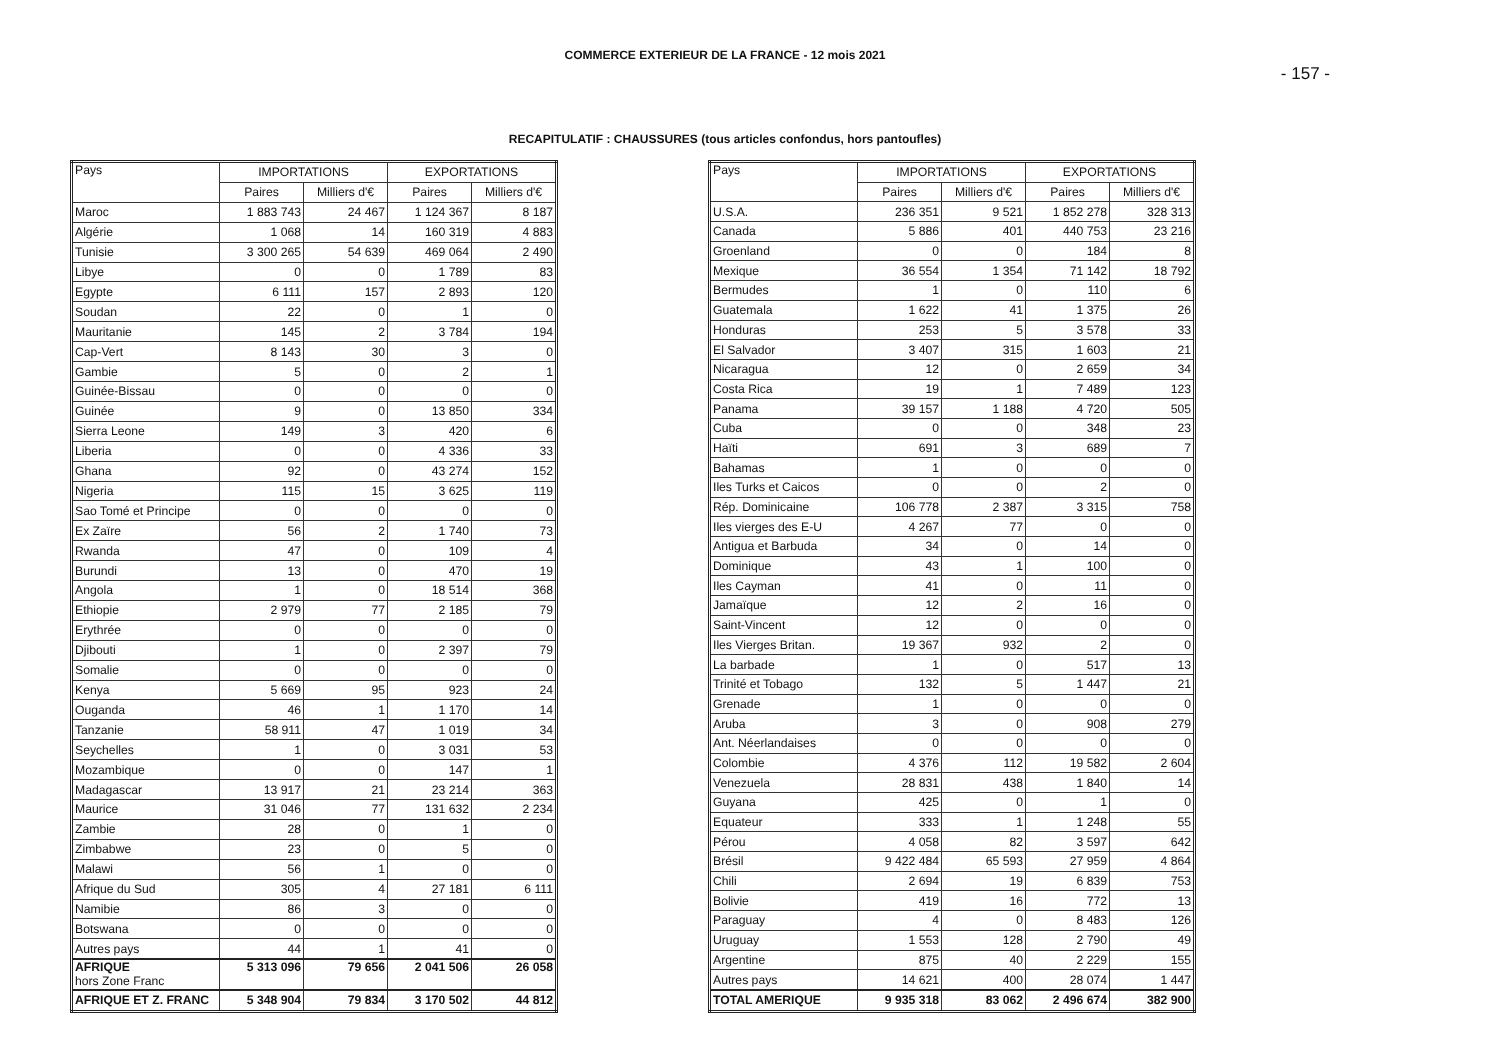COMMERCE EXTERIEUR DE LA FRANCE - 12 mois 2021
- 157 -
RECAPITULATIF : CHAUSSURES (tous articles confondus, hors pantoufles)
| Pays | IMPORTATIONS | | EXPORTATIONS | |
| --- | --- | --- | --- | --- |
| | Paires | Milliers d'€ | Paires | Milliers d'€ |
| Maroc | 1 883 743 | 24 467 | 1 124 367 | 8 187 |
| Algérie | 1 068 | 14 | 160 319 | 4 883 |
| Tunisie | 3 300 265 | 54 639 | 469 064 | 2 490 |
| Libye | 0 | 0 | 1 789 | 83 |
| Egypte | 6 111 | 157 | 2 893 | 120 |
| Soudan | 22 | 0 | 1 | 0 |
| Mauritanie | 145 | 2 | 3 784 | 194 |
| Cap-Vert | 8 143 | 30 | 3 | 0 |
| Gambie | 5 | 0 | 2 | 1 |
| Guinée-Bissau | 0 | 0 | 0 | 0 |
| Guinée | 9 | 0 | 13 850 | 334 |
| Sierra Leone | 149 | 3 | 420 | 6 |
| Liberia | 0 | 0 | 4 336 | 33 |
| Ghana | 92 | 0 | 43 274 | 152 |
| Nigeria | 115 | 15 | 3 625 | 119 |
| Sao Tomé et Principe | 0 | 0 | 0 | 0 |
| Ex Zaïre | 56 | 2 | 1 740 | 73 |
| Rwanda | 47 | 0 | 109 | 4 |
| Burundi | 13 | 0 | 470 | 19 |
| Angola | 1 | 0 | 18 514 | 368 |
| Ethiopie | 2 979 | 77 | 2 185 | 79 |
| Erythrée | 0 | 0 | 0 | 0 |
| Djibouti | 1 | 0 | 2 397 | 79 |
| Somalie | 0 | 0 | 0 | 0 |
| Kenya | 5 669 | 95 | 923 | 24 |
| Ouganda | 46 | 1 | 1 170 | 14 |
| Tanzanie | 58 911 | 47 | 1 019 | 34 |
| Seychelles | 1 | 0 | 3 031 | 53 |
| Mozambique | 0 | 0 | 147 | 1 |
| Madagascar | 13 917 | 21 | 23 214 | 363 |
| Maurice | 31 046 | 77 | 131 632 | 2 234 |
| Zambie | 28 | 0 | 1 | 0 |
| Zimbabwe | 23 | 0 | 5 | 0 |
| Malawi | 56 | 1 | 0 | 0 |
| Afrique du Sud | 305 | 4 | 27 181 | 6 111 |
| Namibie | 86 | 3 | 0 | 0 |
| Botswana | 0 | 0 | 0 | 0 |
| Autres pays | 44 | 1 | 41 | 0 |
| AFRIQUE hors Zone Franc | 5 313 096 | 79 656 | 2 041 506 | 26 058 |
| AFRIQUE ET Z. FRANC | 5 348 904 | 79 834 | 3 170 502 | 44 812 |
| Pays | IMPORTATIONS | | EXPORTATIONS | |
| --- | --- | --- | --- | --- |
| | Paires | Milliers d'€ | Paires | Milliers d'€ |
| U.S.A. | 236 351 | 9 521 | 1 852 278 | 328 313 |
| Canada | 5 886 | 401 | 440 753 | 23 216 |
| Groenland | 0 | 0 | 184 | 8 |
| Mexique | 36 554 | 1 354 | 71 142 | 18 792 |
| Bermudes | 1 | 0 | 110 | 6 |
| Guatemala | 1 622 | 41 | 1 375 | 26 |
| Honduras | 253 | 5 | 3 578 | 33 |
| El Salvador | 3 407 | 315 | 1 603 | 21 |
| Nicaragua | 12 | 0 | 2 659 | 34 |
| Costa Rica | 19 | 1 | 7 489 | 123 |
| Panama | 39 157 | 1 188 | 4 720 | 505 |
| Cuba | 0 | 0 | 348 | 23 |
| Haïti | 691 | 3 | 689 | 7 |
| Bahamas | 1 | 0 | 0 | 0 |
| Iles Turks et Caicos | 0 | 0 | 2 | 0 |
| Rép. Dominicaine | 106 778 | 2 387 | 3 315 | 758 |
| Iles vierges des E-U | 4 267 | 77 | 0 | 0 |
| Antigua et Barbuda | 34 | 0 | 14 | 0 |
| Dominique | 43 | 1 | 100 | 0 |
| Iles Cayman | 41 | 0 | 11 | 0 |
| Jamaïque | 12 | 2 | 16 | 0 |
| Saint-Vincent | 12 | 0 | 0 | 0 |
| Iles Vierges Britan. | 19 367 | 932 | 2 | 0 |
| La barbade | 1 | 0 | 517 | 13 |
| Trinité et Tobago | 132 | 5 | 1 447 | 21 |
| Grenade | 1 | 0 | 0 | 0 |
| Aruba | 3 | 0 | 908 | 279 |
| Ant. Néerlandaises | 0 | 0 | 0 | 0 |
| Colombie | 4 376 | 112 | 19 582 | 2 604 |
| Venezuela | 28 831 | 438 | 1 840 | 14 |
| Guyana | 425 | 0 | 1 | 0 |
| Equateur | 333 | 1 | 1 248 | 55 |
| Pérou | 4 058 | 82 | 3 597 | 642 |
| Brésil | 9 422 484 | 65 593 | 27 959 | 4 864 |
| Chili | 2 694 | 19 | 6 839 | 753 |
| Bolivie | 419 | 16 | 772 | 13 |
| Paraguay | 4 | 0 | 8 483 | 126 |
| Uruguay | 1 553 | 128 | 2 790 | 49 |
| Argentine | 875 | 40 | 2 229 | 155 |
| Autres pays | 14 621 | 400 | 28 074 | 1 447 |
| TOTAL AMERIQUE | 9 935 318 | 83 062 | 2 496 674 | 382 900 |